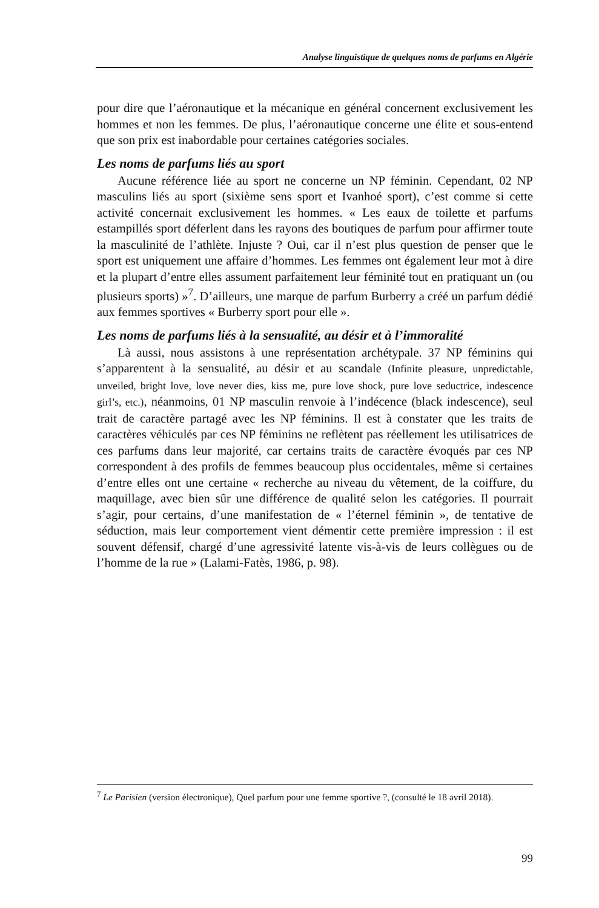Analyse linguistique de quelques noms de parfums en Algérie
pour dire que l’aéronautique et la mécanique en général concernent exclusivement les hommes et non les femmes. De plus, l’aéronautique concerne une élite et sous-entend que son prix est inabordable pour certaines catégories sociales.
Les noms de parfums liés au sport
Aucune référence liée au sport ne concerne un NP féminin. Cependant, 02 NP masculins liés au sport (sixième sens sport et Ivanhoé sport), c’est comme si cette activité concernait exclusivement les hommes. « Les eaux de toilette et parfums estampillés sport déferlent dans les rayons des boutiques de parfum pour affirmer toute la masculinité de l’athlète. Injuste ? Oui, car il n’est plus question de penser que le sport est uniquement une affaire d’hommes. Les femmes ont également leur mot à dire et la plupart d’entre elles assument parfaitement leur féminité tout en pratiquant un (ou plusieurs sports) »<sup>7</sup>. D’ailleurs, une marque de parfum Burberry a créé un parfum dédié aux femmes sportives « Burberry sport pour elle ».
Les noms de parfums liés à la sensualité, au désir et à l’immoralité
Là aussi, nous assistons à une représentation archétypale. 37 NP féminins qui s’apparentent à la sensualité, au désir et au scandale (Infinite pleasure, unpredictable, unveiled, bright love, love never dies, kiss me, pure love shock, pure love seductrice, indescence girl’s, etc.), néanmoins, 01 NP masculin renvoie à l’indécence (black indescence), seul trait de caractère partagé avec les NP féminins. Il est à constater que les traits de caractères véhiculés par ces NP féminins ne reflètent pas réellement les utilisatrices de ces parfums dans leur majorité, car certains traits de caractère évoqués par ces NP correspondent à des profils de femmes beaucoup plus occidentales, même si certaines d’entre elles ont une certaine « recherche au niveau du vêtement, de la coiffure, du maquillage, avec bien sûr une différence de qualité selon les catégories. Il pourrait s’agir, pour certains, d’une manifestation de « l’éternel féminin », de tentative de séduction, mais leur comportement vient démentir cette première impression : il est souvent défensif, chargé d’une agressivité latente vis-à-vis de leurs collègues ou de l’homme de la rue » (Lalami-Fatès, 1986, p. 98).
<sup>7</sup> Le Parisien (version électronique), Quel parfum pour une femme sportive ?, (consulté le 18 avril 2018).
99